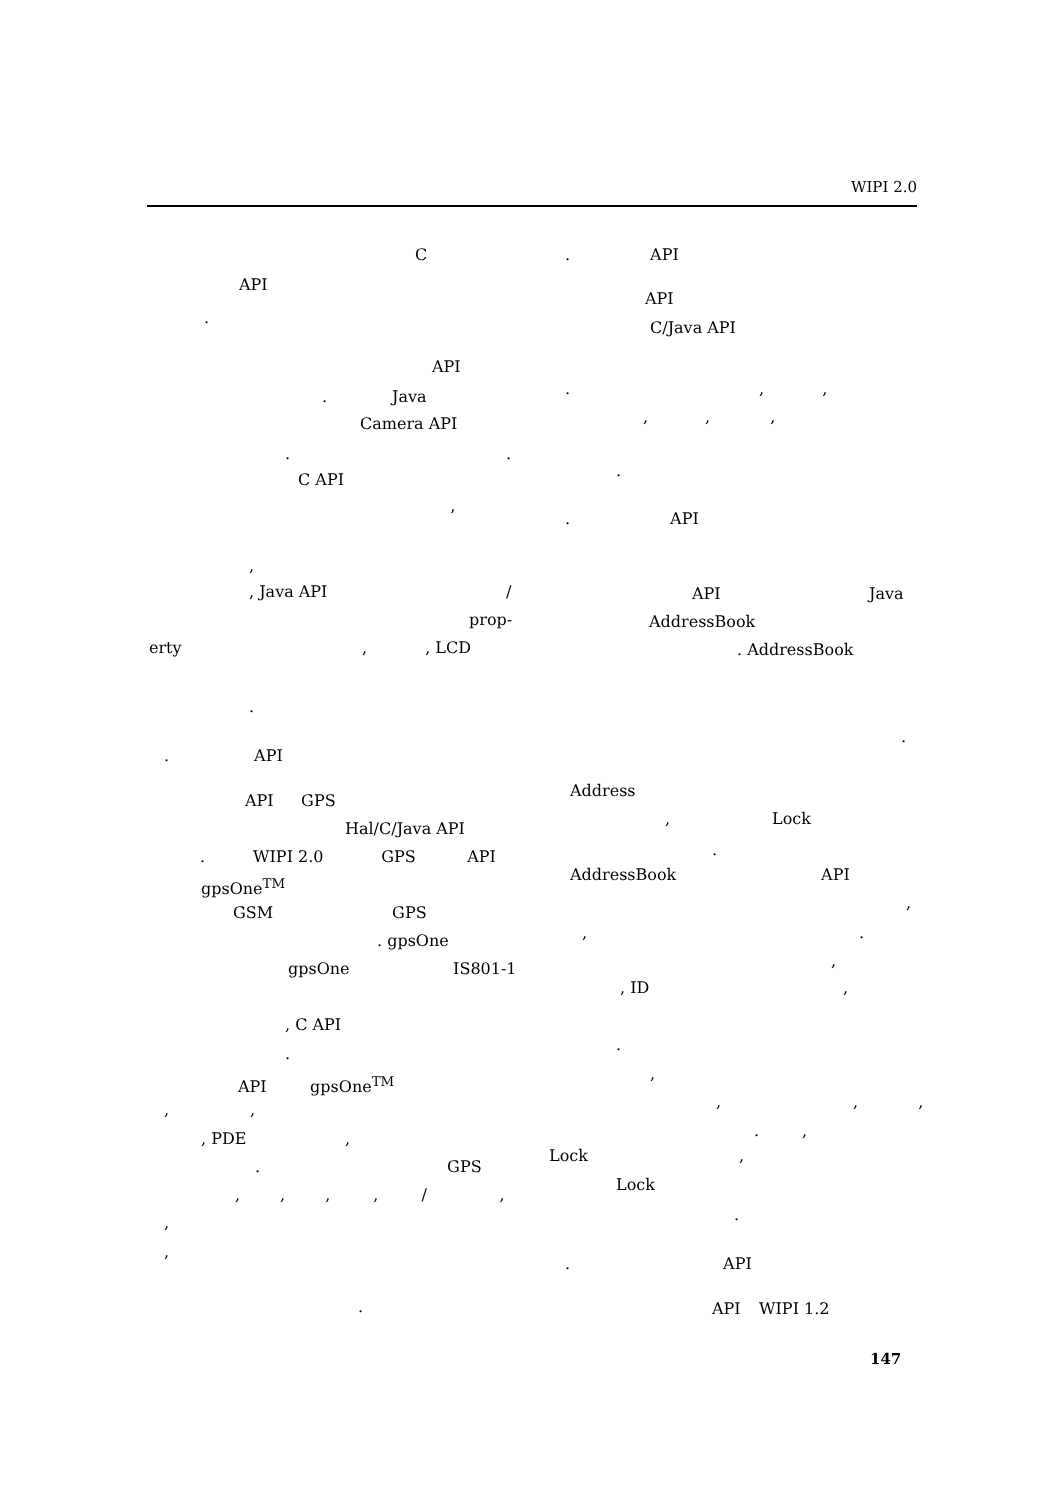WIPI 2.0
C
API
.
API
. Java
Camera API
. .
C API
’
,
, Java API /
prop-
erty , , LCD
.
. API
API GPS
Hal/C/Java API
. WIPI 2.0 GPS API
gpsOne<sup>TM</sup>
GSM GPS
. gpsOne
gpsOne IS801-1
, C API
.
API gpsOne<sup>TM</sup>
, ,
, PDE ,
. GPS
, , , , / ,
,
,
.
. API
API
C/Java API
. , ,
, , ,
.
. API
API Java
AddressBook
. AddressBook
.
Address
, Lock
.
AddressBook API
,
, .
,
, ID ,
.
,
, , ,
. ,
Lock ,
Lock
.
. API
API WIPI 1.2
147